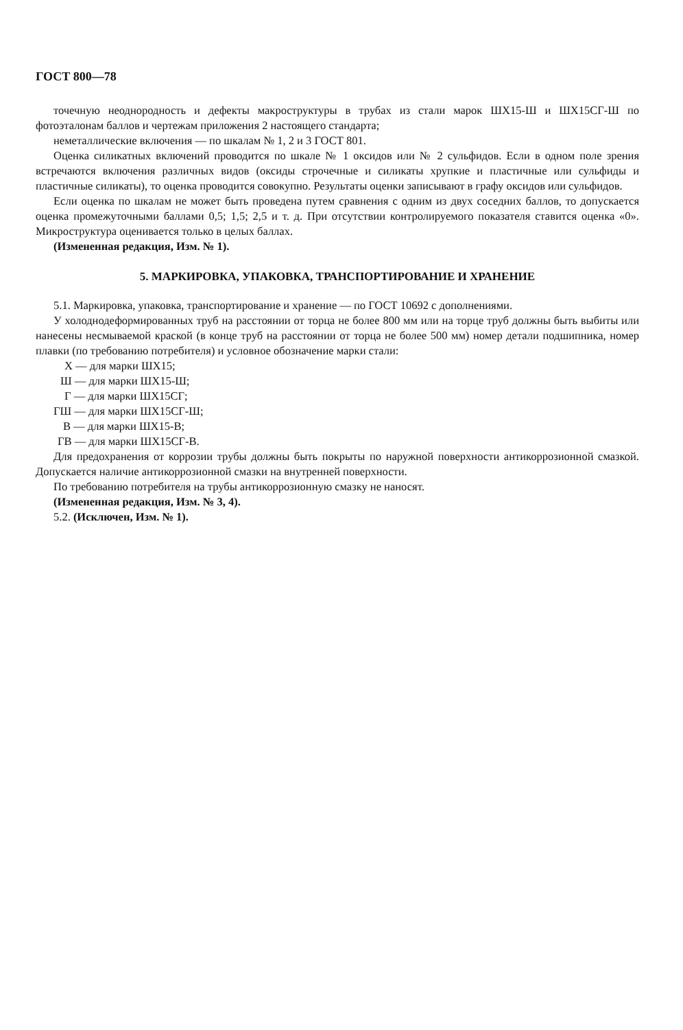ГОСТ 800—78
точечную неоднородность и дефекты макроструктуры в трубах из стали марок ШХ15-Ш и ШХ15СГ-Ш по фотоэталонам баллов и чертежам приложения 2 настоящего стандарта;
неметаллические включения — по шкалам № 1, 2 и 3 ГОСТ 801.
Оценка силикатных включений проводится по шкале № 1 оксидов или № 2 сульфидов. Если в одном поле зрения встречаются включения различных видов (оксиды строчечные и силикаты хрупкие и пластичные или сульфиды и пластичные силикаты), то оценка проводится совокупно. Результаты оценки записывают в графу оксидов или сульфидов.
Если оценка по шкалам не может быть проведена путем сравнения с одним из двух соседних баллов, то допускается оценка промежуточными баллами 0,5; 1,5; 2,5 и т. д. При отсутствии контролируемого показателя ставится оценка «0». Микроструктура оценивается только в целых баллах.
(Измененная редакция, Изм. № 1).
5. МАРКИРОВКА, УПАКОВКА, ТРАНСПОРТИРОВАНИЕ И ХРАНЕНИЕ
5.1. Маркировка, упаковка, транспортирование и хранение — по ГОСТ 10692 с дополнениями.
У холоднодеформированных труб на расстоянии от торца не более 800 мм или на торце труб должны быть выбиты или нанесены несмываемой краской (в конце труб на расстоянии от торца не более 500 мм) номер детали подшипника, номер плавки (по требованию потребителя) и условное обозначение марки стали:
Х — для марки ШХ15;
Ш — для марки ШХ15-Ш;
Г — для марки ШХ15СГ;
ГШ — для марки ШХ15СГ-Ш;
В — для марки ШХ15-В;
ГВ — для марки ШХ15СГ-В.
Для предохранения от коррозии трубы должны быть покрыты по наружной поверхности антикоррозионной смазкой. Допускается наличие антикоррозионной смазки на внутренней поверхности.
По требованию потребителя на трубы антикоррозионную смазку не наносят.
(Измененная редакция, Изм. № 3, 4).
5.2. (Исключен, Изм. № 1).